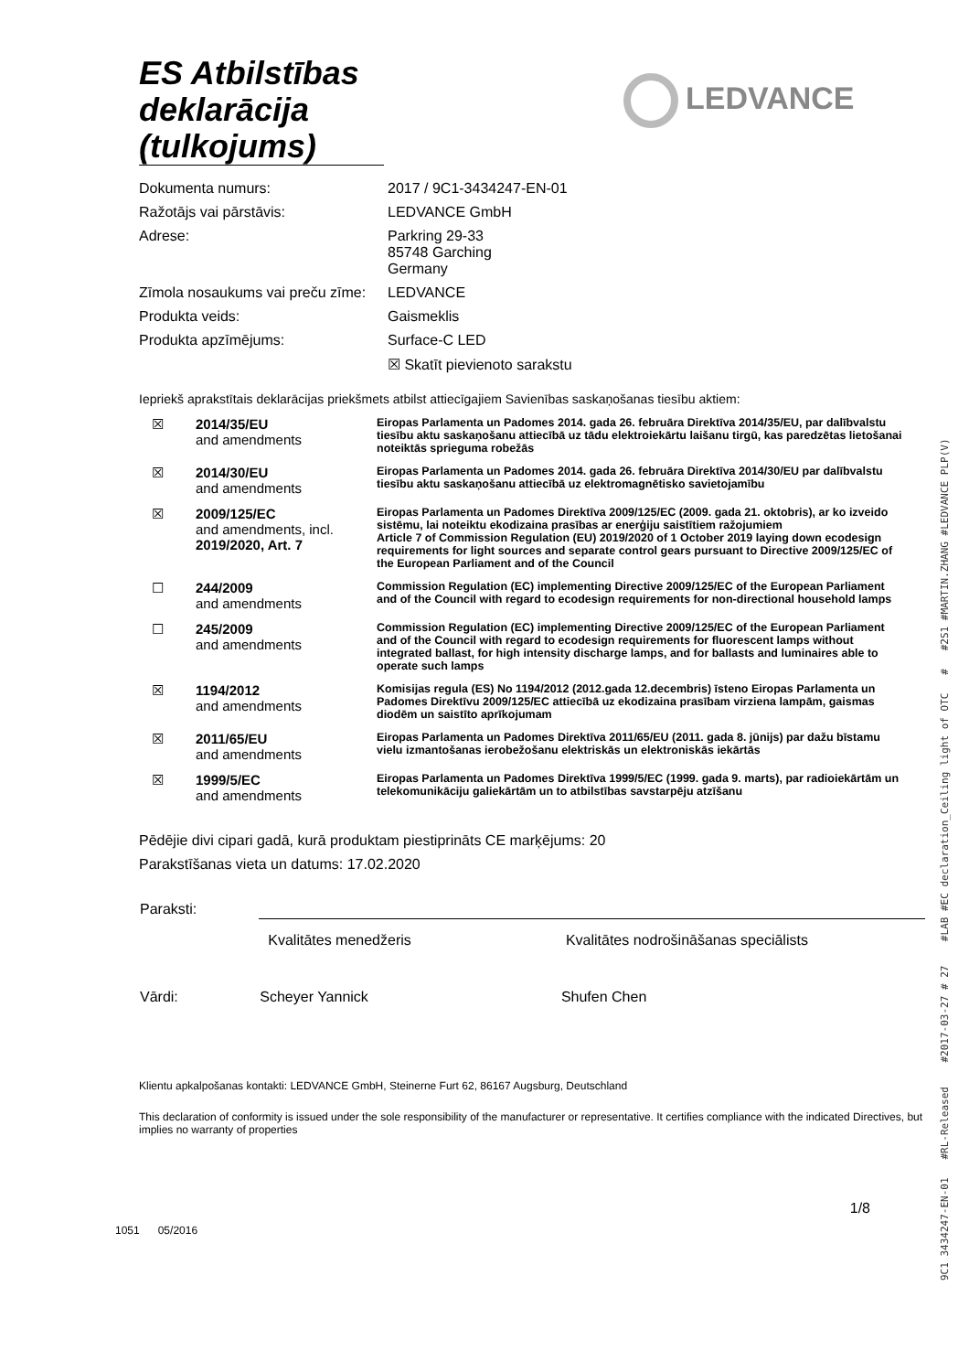ES Atbilstības deklarācija (tulkojums)
LEDVANCE
| Dokumenta numurs: | 2017 / 9C1-3434247-EN-01 |
| Ražotājs vai pārstāvis: | LEDVANCE GmbH |
| Adrese: | Parkring 29-33 85748 Garching Germany |
| Zīmola nosaukums vai preču zīme: | LEDVANCE |
| Produkta veids: | Gaismeklis |
| Produkta apzīmējums: | Surface-C LED |
| | ☒ Skatīt pievienoto sarakstu |
Iepriekš aprakstītais deklarācijas priekšmets atbilst attiecīgajiem Savienības saskaņošanas tiesību aktiem:
| ☒ | 2014/35/EU and amendments | Eiropas Parlamenta un Padomes 2014. gada 26. februāra Direktīva 2014/35/EU, par dalībvalstu tiesību aktu saskaņošanu attiecībā uz tādu elektroiekārtu laišanu tirgū, kas paredzētas lietošanai noteiktās sprieguma robežās |
| ☒ | 2014/30/EU and amendments | Eiropas Parlamenta un Padomes 2014. gada 26. februāra Direktīva 2014/30/EU par dalībvalstu tiesību aktu saskaņošanu attiecībā uz elektromagnētisko savietojamību |
| ☒ | 2009/125/EC and amendments, incl. 2019/2020, Art. 7 | Eiropas Parlamenta un Padomes Direktīva 2009/125/EC (2009. gada 21. oktobris), ar ko izveido sistēmu, lai noteiktu ekodizaina prasības ar enerģiju saistītiem ražojumiem Article 7 of Commission Regulation (EU) 2019/2020 of 1 October 2019 laying down ecodesign requirements for light sources and separate control gears pursuant to Directive 2009/125/EC of the European Parliament and of the Council |
| ☐ | 244/2009 and amendments | Commission Regulation (EC) implementing Directive 2009/125/EC of the European Parliament and of the Council with regard to ecodesign requirements for non-directional household lamps |
| ☐ | 245/2009 and amendments | Commission Regulation (EC) implementing Directive 2009/125/EC of the European Parliament and of the Council with regard to ecodesign requirements for fluorescent lamps without integrated ballast, for high intensity discharge lamps, and for ballasts and luminaires able to operate such lamps |
| ☒ | 1194/2012 and amendments | Komisijas regula (ES) No 1194/2012 (2012.gada 12.decembris) īsteno Eiropas Parlamenta un Padomes Direktīvu 2009/125/EC attiecībā uz ekodizaina prasībam virziena lampām, gaismas diodēm un saistīto aprīkojumam |
| ☒ | 2011/65/EU and amendments | Eiropas Parlamenta un Padomes Direktīva 2011/65/EU (2011. gada 8. jūnijs) par dažu bīstamu vielu izmantošanas ierobežošanu elektriskās un elektroniskās iekārtās |
| ☒ | 1999/5/EC and amendments | Eiropas Parlamenta un Padomes Direktīva 1999/5/EC (1999. gada 9. marts), par radioiekārtām un telekomunikāciju galiekārtām un to atbilstības savstarpēju atzīšanu |
Pēdējie divi cipari gadā, kurā produktam piestiprināts CE marķējums: 20
Parakstīšanas vieta un datums: 17.02.2020
| Paraksti: | | |
| | Kvalitātes menedžeris | Kvalitātes nodrošināšanas speciālists |
| Vārdi: | Scheyer Yannick | Shufen Chen |
Klientu apkalpošanas kontakti: LEDVANCE GmbH, Steinerne Furt 62, 86167 Augsburg, Deutschland
This declaration of conformity is issued under the sole responsibility of the manufacturer or representative. It certifies compliance with the indicated Directives, but implies no warranty of properties
1/8
1051 05/2016
9C1 3434247-EN-01 #RL-Released #2017-03-27 # 27 #LAB #EC declaration_Ceiling light of OTC # #2S1 #MARTIN.ZHANG #LEDVANCE PLP(V)